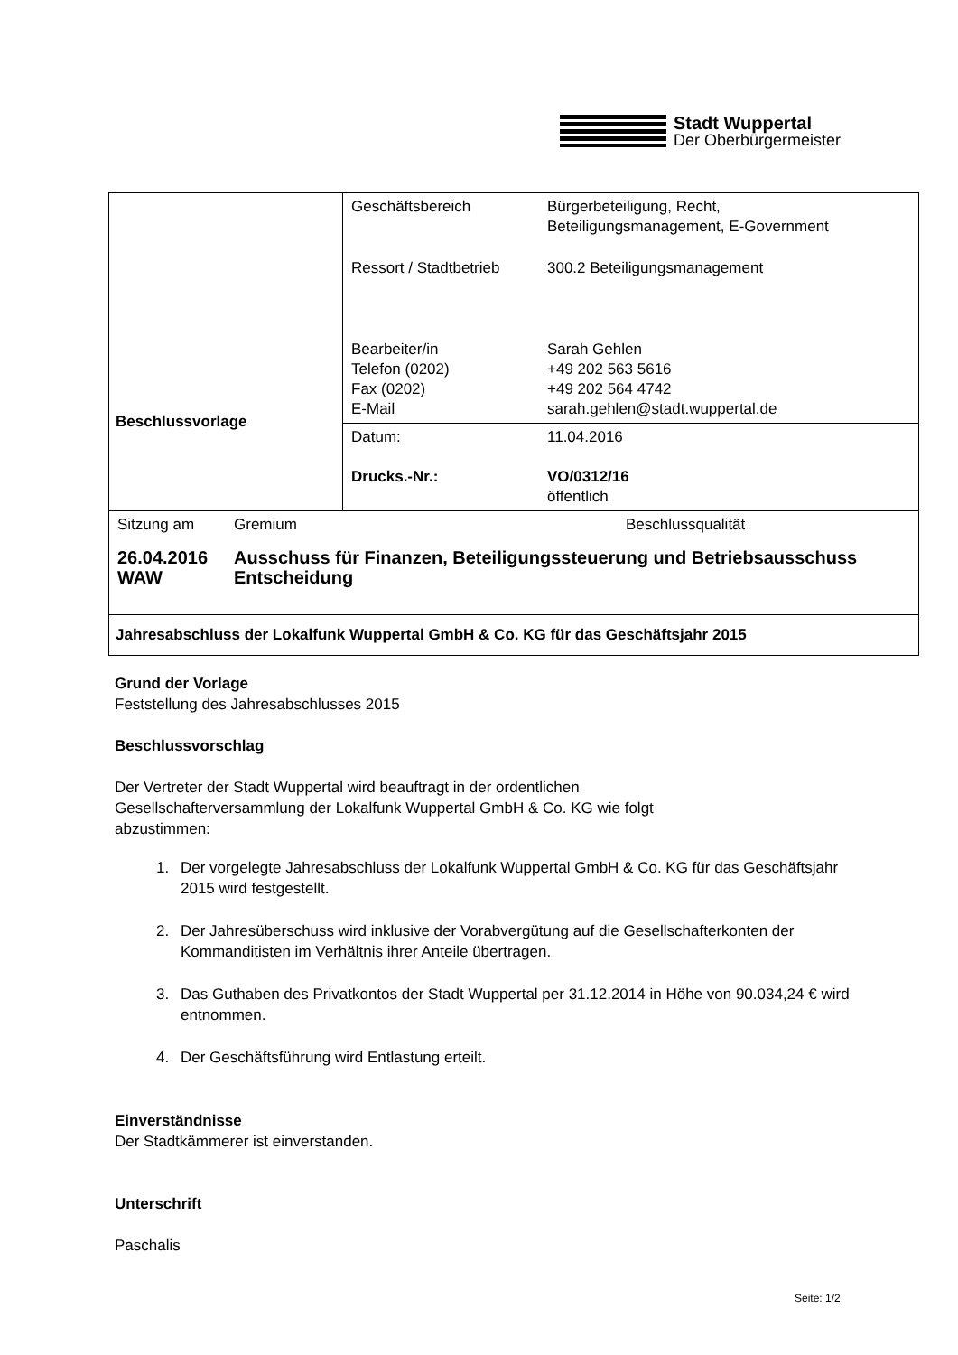Stadt Wuppertal
Der Oberbürgermeister
| Beschlussvorlage | / Geschäftsbereich / Bürgerbeteiligung, Recht, Beteiligungsmanagement, E-Government / / Ressort / Stadtbetrieb / 300.2 Beteiligungsmanagement / / Bearbeiter/in Telefon (0202) Fax (0202) E-Mail / Sarah Gehlen +49 202 563 5616 +49 202 564 4742 sarah.gehlen@stadt.wuppertal.de / |
| | / Datum: Drucks.-Nr.: / 11.04.2016 VO/0312/16 öffentlich / |
| / Sitzung am / Gremium / Beschlussqualität / / 26.04.2016 WAW / Ausschuss für Finanzen, Beteiligungssteuerung und Betriebsausschuss Entscheidung / / | |
| Jahresabschluss der Lokalfunk Wuppertal GmbH & Co. KG für das Geschäftsjahr 2015 | |
Grund der Vorlage
Feststellung des Jahresabschlusses 2015
Beschlussvorschlag
Der Vertreter der Stadt Wuppertal wird beauftragt in der ordentlichen
Gesellschafterversammlung der Lokalfunk Wuppertal GmbH & Co. KG wie folgt
abzustimmen:
1. Der vorgelegte Jahresabschluss der Lokalfunk Wuppertal GmbH & Co. KG für das Geschäftsjahr 2015 wird festgestellt.
2. Der Jahresüberschuss wird inklusive der Vorabvergütung auf die Gesellschafterkonten der Kommanditisten im Verhältnis ihrer Anteile übertragen.
3. Das Guthaben des Privatkontos der Stadt Wuppertal per 31.12.2014 in Höhe von 90.034,24 € wird entnommen.
4. Der Geschäftsführung wird Entlastung erteilt.
Einverständnisse
Der Stadtkämmerer ist einverstanden.
Unterschrift
Paschalis
Seite: 1/2